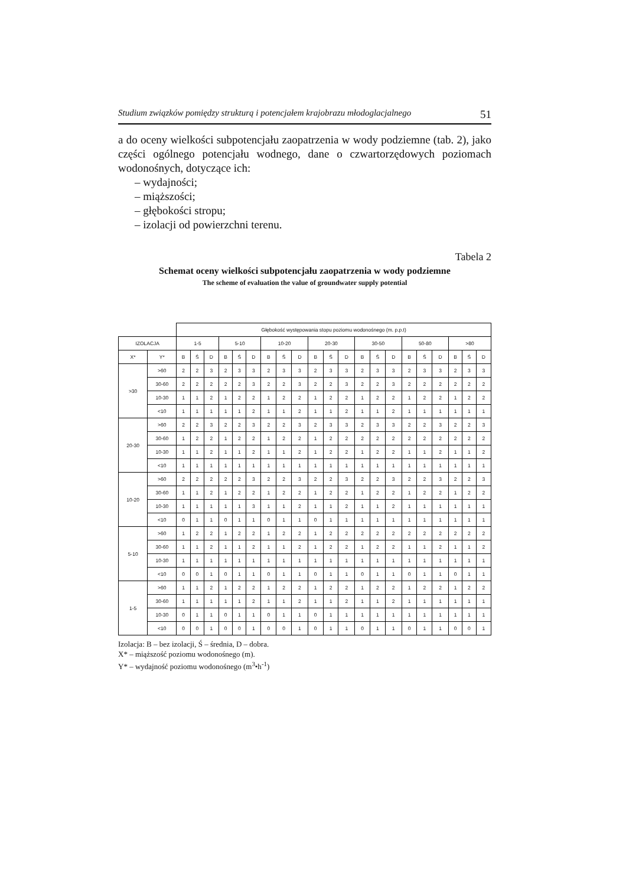Studium związków pomiędzy strukturą i potencjałem krajobrazu młodoglacjalnego 51
a do oceny wielkości subpotencjału zaopatrzenia w wody podziemne (tab. 2), jako części ogólnego potencjału wodnego, dane o czwartorzędowych poziomach wodonośnych, dotyczące ich:
– wydajności;
– miąższości;
– głębokości stropu;
– izolacji od powierzchni terenu.
Tabela 2
Schemat oceny wielkości subpotencjału zaopatrzenia w wody podziemne
The scheme of evaluation the value of groundwater supply potential
| | | Głębokość występowania stopu poziomu wodonośnego (m. p.p.t) | | | | | | | | | | | | | | | | | | | | |
| IZOLACJA | | 1-5 | | | 5-10 | | | 10-20 | | | 20-30 | | | 30-50 | | | 50-80 | | | >80 | | |
| X* | Y* | B | Ś | D | B | Ś | D | B | Ś | D | B | Ś | D | B | Ś | D | B | Ś | D | B | Ś | D |
| >30 | >60 | 2 | 2 | 3 | 2 | 3 | 3 | 2 | 3 | 3 | 2 | 3 | 3 | 2 | 3 | 3 | 2 | 3 | 3 | 2 | 3 | 3 |
| | 30-60 | 2 | 2 | 2 | 2 | 2 | 3 | 2 | 2 | 3 | 2 | 2 | 3 | 2 | 2 | 3 | 2 | 2 | 2 | 2 | 2 | 2 |
| | 10-30 | 1 | 1 | 2 | 1 | 2 | 2 | 1 | 2 | 2 | 1 | 2 | 2 | 1 | 2 | 2 | 1 | 2 | 2 | 1 | 2 | 2 |
| | <10 | 1 | 1 | 1 | 1 | 1 | 2 | 1 | 1 | 2 | 1 | 1 | 2 | 1 | 1 | 2 | 1 | 1 | 1 | 1 | 1 | 1 |
| 20-30 | >60 | 2 | 2 | 3 | 2 | 2 | 3 | 2 | 2 | 3 | 2 | 3 | 3 | 2 | 3 | 3 | 2 | 2 | 3 | 2 | 2 | 3 |
| | 30-60 | 1 | 2 | 2 | 1 | 2 | 2 | 1 | 2 | 2 | 1 | 2 | 2 | 2 | 2 | 2 | 2 | 2 | 2 | 2 | 2 | 2 |
| | 10-30 | 1 | 1 | 2 | 1 | 1 | 2 | 1 | 1 | 2 | 1 | 2 | 2 | 1 | 2 | 2 | 1 | 1 | 2 | 1 | 1 | 2 |
| | <10 | 1 | 1 | 1 | 1 | 1 | 1 | 1 | 1 | 1 | 1 | 1 | 1 | 1 | 1 | 1 | 1 | 1 | 1 | 1 | 1 | 1 |
| 10-20 | >60 | 2 | 2 | 2 | 2 | 2 | 3 | 2 | 2 | 3 | 2 | 2 | 3 | 2 | 2 | 3 | 2 | 2 | 3 | 2 | 2 | 3 |
| | 30-60 | 1 | 1 | 2 | 1 | 2 | 2 | 1 | 2 | 2 | 1 | 2 | 2 | 1 | 2 | 2 | 1 | 2 | 2 | 1 | 2 | 2 |
| | 10-30 | 1 | 1 | 1 | 1 | 1 | 3 | 1 | 1 | 2 | 1 | 1 | 2 | 1 | 1 | 2 | 1 | 1 | 1 | 1 | 1 | 1 |
| | <10 | 0 | 1 | 1 | 0 | 1 | 1 | 0 | 1 | 1 | 0 | 1 | 1 | 1 | 1 | 1 | 1 | 1 | 1 | 1 | 1 | 1 |
| 5-10 | >60 | 1 | 2 | 2 | 1 | 2 | 2 | 1 | 2 | 2 | 1 | 2 | 2 | 2 | 2 | 2 | 2 | 2 | 2 | 2 | 2 | 2 |
| | 30-60 | 1 | 1 | 2 | 1 | 1 | 2 | 1 | 1 | 2 | 1 | 2 | 2 | 1 | 2 | 2 | 1 | 1 | 2 | 1 | 1 | 2 |
| | 10-30 | 1 | 1 | 1 | 1 | 1 | 1 | 1 | 1 | 1 | 1 | 1 | 1 | 1 | 1 | 1 | 1 | 1 | 1 | 1 | 1 | 1 |
| | <10 | 0 | 0 | 1 | 0 | 1 | 1 | 0 | 1 | 1 | 0 | 1 | 1 | 0 | 1 | 1 | 0 | 1 | 1 | 0 | 1 | 1 |
| 1-5 | >60 | 1 | 1 | 2 | 1 | 2 | 2 | 1 | 2 | 2 | 1 | 2 | 2 | 1 | 2 | 2 | 1 | 2 | 2 | 1 | 2 | 2 |
| | 30-60 | 1 | 1 | 1 | 1 | 1 | 2 | 1 | 1 | 2 | 1 | 1 | 2 | 1 | 1 | 2 | 1 | 1 | 1 | 1 | 1 | 1 |
| | 10-30 | 0 | 1 | 1 | 0 | 1 | 1 | 0 | 1 | 1 | 0 | 1 | 1 | 1 | 1 | 1 | 1 | 1 | 1 | 1 | 1 | 1 |
| | <10 | 0 | 0 | 1 | 0 | 0 | 1 | 0 | 0 | 1 | 0 | 1 | 1 | 0 | 1 | 1 | 0 | 1 | 1 | 0 | 0 | 1 |
Izolacja: B – bez izolacji, Ś – średnia, D – dobra.
X* – miąższość poziomu wodonośnego (m).
Y* – wydajność poziomu wodonośnego (m<sup>3</sup>•h<sup>-1</sup>)